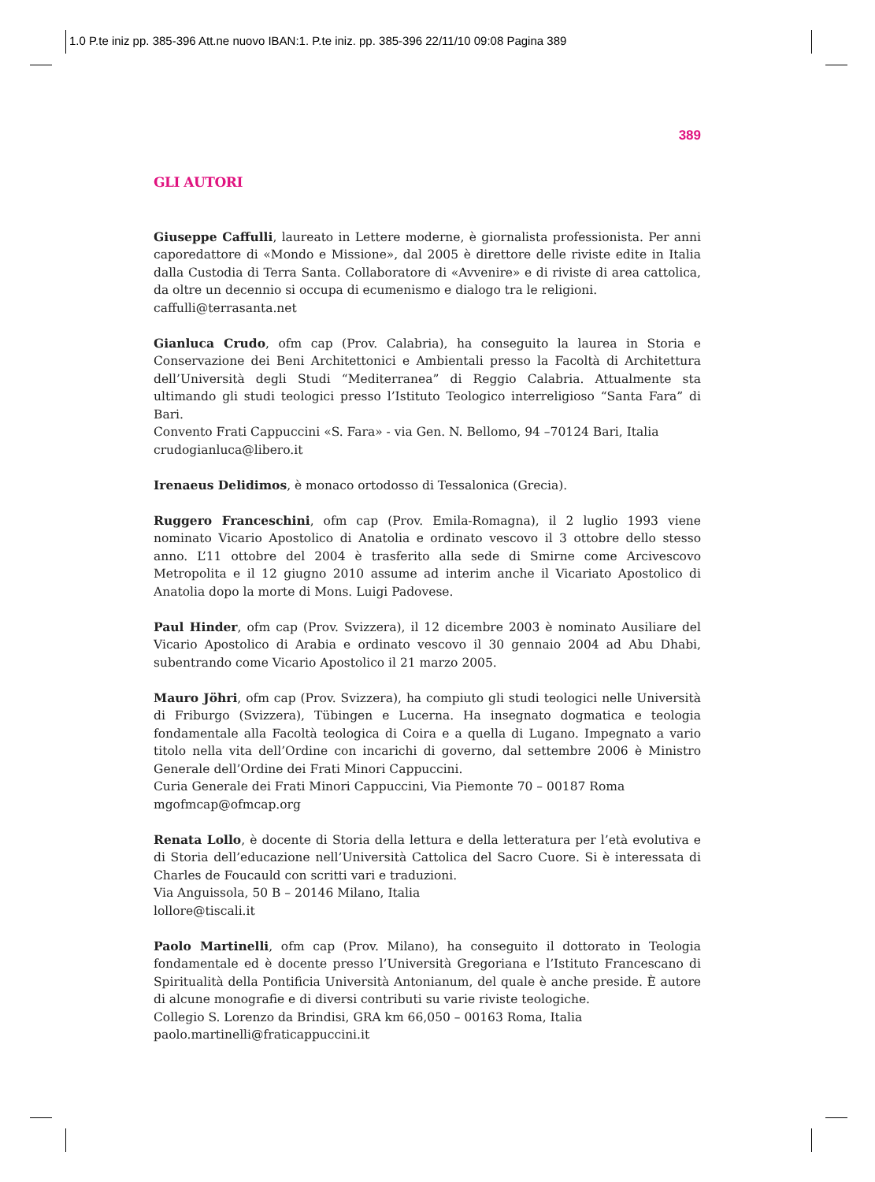1.0 P.te iniz pp. 385-396 Att.ne nuovo IBAN:1. P.te iniz. pp. 385-396 22/11/10 09:08 Pagina 389
389
GLI AUTORI
Giuseppe Caffulli, laureato in Lettere moderne, è giornalista professionista. Per anni caporedattore di «Mondo e Missione», dal 2005 è direttore delle riviste edite in Italia dalla Custodia di Terra Santa. Collaboratore di «Avvenire» e di riviste di area cattolica, da oltre un decennio si occupa di ecumenismo e dialogo tra le religioni.
caffulli@terrasanta.net
Gianluca Crudo, ofm cap (Prov. Calabria), ha conseguito la laurea in Storia e Conservazione dei Beni Architettonici e Ambientali presso la Facoltà di Architettura dell’Università degli Studi “Mediterranea” di Reggio Calabria. Attualmente sta ultimando gli studi teologici presso l’Istituto Teologico interreligioso “Santa Fara” di Bari.
Convento Frati Cappuccini «S. Fara» - via Gen. N. Bellomo, 94 –70124 Bari, Italia
crudogianluca@libero.it
Irenaeus Delidimos, è monaco ortodosso di Tessalonica (Grecia).
Ruggero Franceschini, ofm cap (Prov. Emila-Romagna), il 2 luglio 1993 viene nominato Vicario Apostolico di Anatolia e ordinato vescovo il 3 ottobre dello stesso anno. L’11 ottobre del 2004 è trasferito alla sede di Smirne come Arcivescovo Metropolita e il 12 giugno 2010 assume ad interim anche il Vicariato Apostolico di Anatolia dopo la morte di Mons. Luigi Padovese.
Paul Hinder, ofm cap (Prov. Svizzera), il 12 dicembre 2003 è nominato Ausiliare del Vicario Apostolico di Arabia e ordinato vescovo il 30 gennaio 2004 ad Abu Dhabi, subentrando come Vicario Apostolico il 21 marzo 2005.
Mauro Jöhri, ofm cap (Prov. Svizzera), ha compiuto gli studi teologici nelle Università di Friburgo (Svizzera), Tübingen e Lucerna. Ha insegnato dogmatica e teologia fondamentale alla Facoltà teologica di Coira e a quella di Lugano. Impegnato a vario titolo nella vita dell’Ordine con incarichi di governo, dal settembre 2006 è Ministro Generale dell’Ordine dei Frati Minori Cappuccini.
Curia Generale dei Frati Minori Cappuccini, Via Piemonte 70 – 00187 Roma
mgofmcap@ofmcap.org
Renata Lollo, è docente di Storia della lettura e della letteratura per l’età evolutiva e di Storia dell’educazione nell’Università Cattolica del Sacro Cuore. Si è interessata di Charles de Foucauld con scritti vari e traduzioni.
Via Anguissola, 50 B – 20146 Milano, Italia
lollore@tiscali.it
Paolo Martinelli, ofm cap (Prov. Milano), ha conseguito il dottorato in Teologia fondamentale ed è docente presso l’Università Gregoriana e l’Istituto Francescano di Spiritualità della Pontificia Università Antonianum, del quale è anche preside. È autore di alcune monografie e di diversi contributi su varie riviste teologiche.
Collegio S. Lorenzo da Brindisi, GRA km 66,050 – 00163 Roma, Italia
paolo.martinelli@fraticappuccini.it